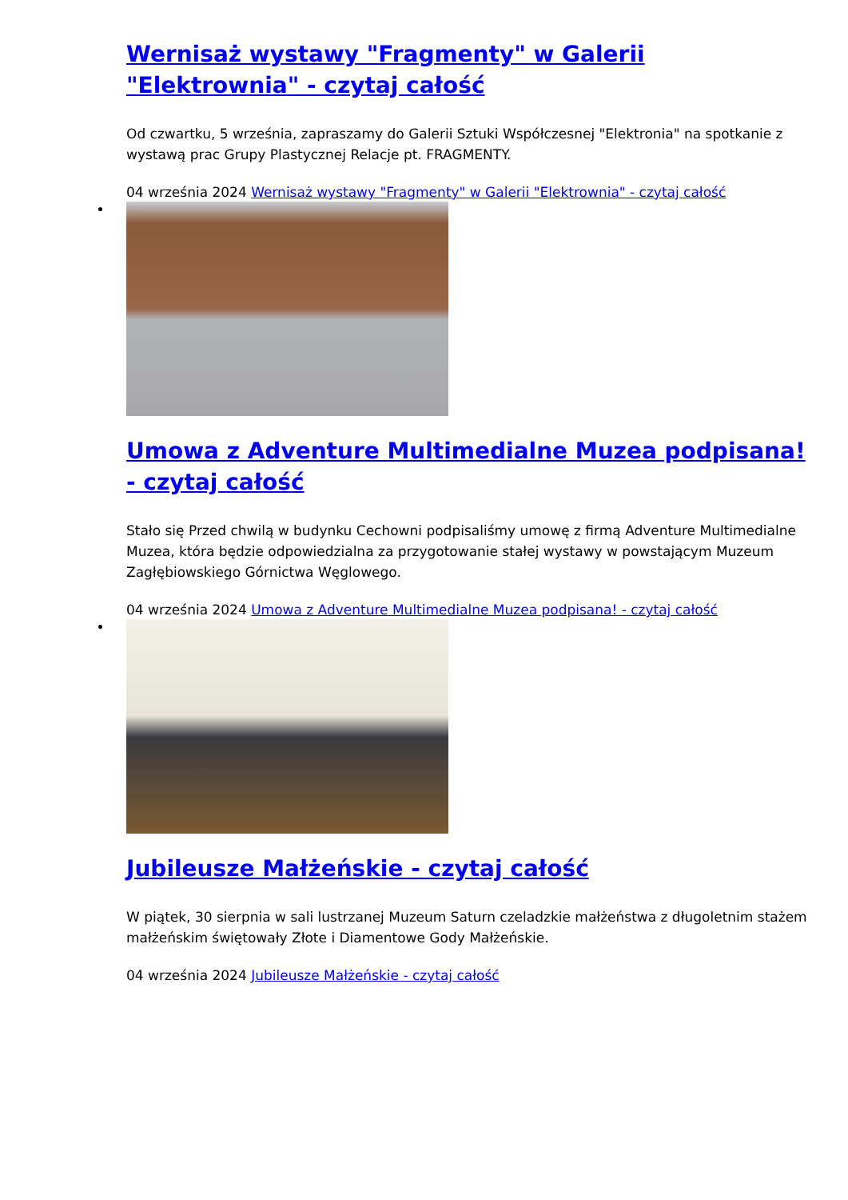Wernisaż wystawy "Fragmenty" w Galerii "Elektrownia" - czytaj całość
Od czwartku, 5 września, zapraszamy do Galerii Sztuki Współczesnej "Elektronia" na spotkanie z wystawą prac Grupy Plastycznej Relacje pt. FRAGMENTY.
04 września 2024 Wernisaż wystawy "Fragmenty" w Galerii "Elektrownia" - czytaj całość
Umowa z Adventure Multimedialne Muzea podpisana! - czytaj całość
Stało się Przed chwilą w budynku Cechowni podpisaliśmy umowę z firmą Adventure Multimedialne Muzea, która będzie odpowiedzialna za przygotowanie stałej wystawy w powstającym Muzeum Zagłębiowskiego Górnictwa Węglowego.
04 września 2024 Umowa z Adventure Multimedialne Muzea podpisana! - czytaj całość
Jubileusze Małżeńskie - czytaj całość
W piątek, 30 sierpnia w sali lustrzanej Muzeum Saturn czeladzkie małżeństwa z długoletnim stażem małżeńskim świętowały Złote i Diamentowe Gody Małżeńskie.
04 września 2024 Jubileusze Małżeńskie - czytaj całość